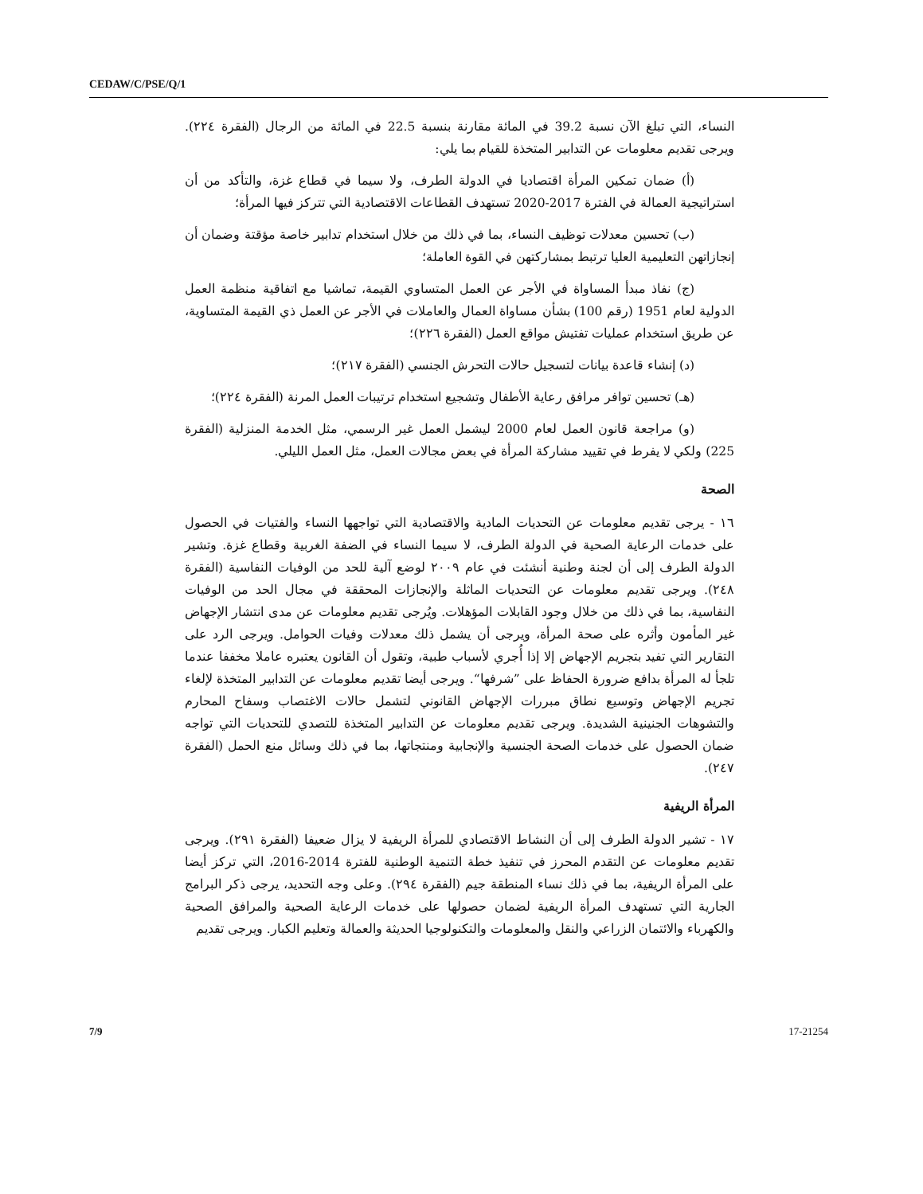CEDAW/C/PSE/Q/1
النساء، التي تبلغ الآن نسبة 39.2 في المائة مقارنة بنسبة 22.5 في المائة من الرجال (الفقرة ٢٢٤). ويرجى تقديم معلومات عن التدابير المتخذة للقيام بما يلي:
(أ) ضمان تمكين المرأة اقتصاديا في الدولة الطرف، ولا سيما في قطاع غزة، والتأكد من أن استراتيجية العمالة في الفترة 2017-2020 تستهدف القطاعات الاقتصادية التي تتركز فيها المرأة؛
(ب) تحسين معدلات توظيف النساء، بما في ذلك من خلال استخدام تدابير خاصة مؤقتة وضمان أن إنجازاتهن التعليمية العليا ترتبط بمشاركتهن في القوة العاملة؛
(ج) نفاذ مبدأ المساواة في الأجر عن العمل المتساوي القيمة، تماشيا مع اتفاقية منظمة العمل الدولية لعام 1951 (رقم 100) بشأن مساواة العمال والعاملات في الأجر عن العمل ذي القيمة المتساوية، عن طريق استخدام عمليات تفتيش مواقع العمل (الفقرة ٢٢٦)؛
(د) إنشاء قاعدة بيانات لتسجيل حالات التحرش الجنسي (الفقرة ٢١٧)؛
(هـ) تحسين توافر مرافق رعاية الأطفال وتشجيع استخدام ترتيبات العمل المرنة (الفقرة ٢٢٤)؛
(و) مراجعة قانون العمل لعام 2000 ليشمل العمل غير الرسمي، مثل الخدمة المنزلية (الفقرة 225) ولكي لا يفرط في تقييد مشاركة المرأة في بعض مجالات العمل، مثل العمل الليلي.
الصحة
١٦ - يرجى تقديم معلومات عن التحديات المادية والاقتصادية التي تواجهها النساء والفتيات في الحصول على خدمات الرعاية الصحية في الدولة الطرف، لا سيما النساء في الضفة الغربية وقطاع غزة. وتشير الدولة الطرف إلى أن لجنة وطنية أنشئت في عام ٢٠٠٩ لوضع آلية للحد من الوفيات النفاسية (الفقرة ٢٤٨). ويرجى تقديم معلومات عن التحديات الماثلة والإنجازات المحققة في مجال الحد من الوفيات النفاسية، بما في ذلك من خلال وجود القابلات المؤهلات. ويُرجى تقديم معلومات عن مدى انتشار الإجهاض غير المأمون وأثره على صحة المرأة، ويرجى أن يشمل ذلك معدلات وفيات الحوامل. ويرجى الرد على التقارير التي تفيد بتجريم الإجهاض إلا إذا أُجري لأسباب طبية، وتقول أن القانون يعتبره عاملا مخففا عندما تلجأ له المرأة بدافع ضرورة الحفاظ على ”شرفها“. ويرجى أيضا تقديم معلومات عن التدابير المتخذة لإلغاء تجريم الإجهاض وتوسيع نطاق مبررات الإجهاض القانوني لتشمل حالات الاغتصاب وسفاح المحارم والتشوهات الجنينية الشديدة. ويرجى تقديم معلومات عن التدابير المتخذة للتصدي للتحديات التي تواجه ضمان الحصول على خدمات الصحة الجنسية والإنجابية ومنتجاتها، بما في ذلك وسائل منع الحمل (الفقرة ٢٤٧).
المرأة الريفية
١٧ - تشير الدولة الطرف إلى أن النشاط الاقتصادي للمرأة الريفية لا يزال ضعيفا (الفقرة ٢٩١). ويرجى تقديم معلومات عن التقدم المحرز في تنفيذ خطة التنمية الوطنية للفترة 2014-2016، التي تركز أيضا على المرأة الريفية، بما في ذلك نساء المنطقة جيم (الفقرة ٢٩٤). وعلى وجه التحديد، يرجى ذكر البرامج الجارية التي تستهدف المرأة الريفية لضمان حصولها على خدمات الرعاية الصحية والمرافق الصحية والكهرباء والائتمان الزراعي والنقل والمعلومات والتكنولوجيا الحديثة والعمالة وتعليم الكبار. ويرجى تقديم
7/9 17-21254